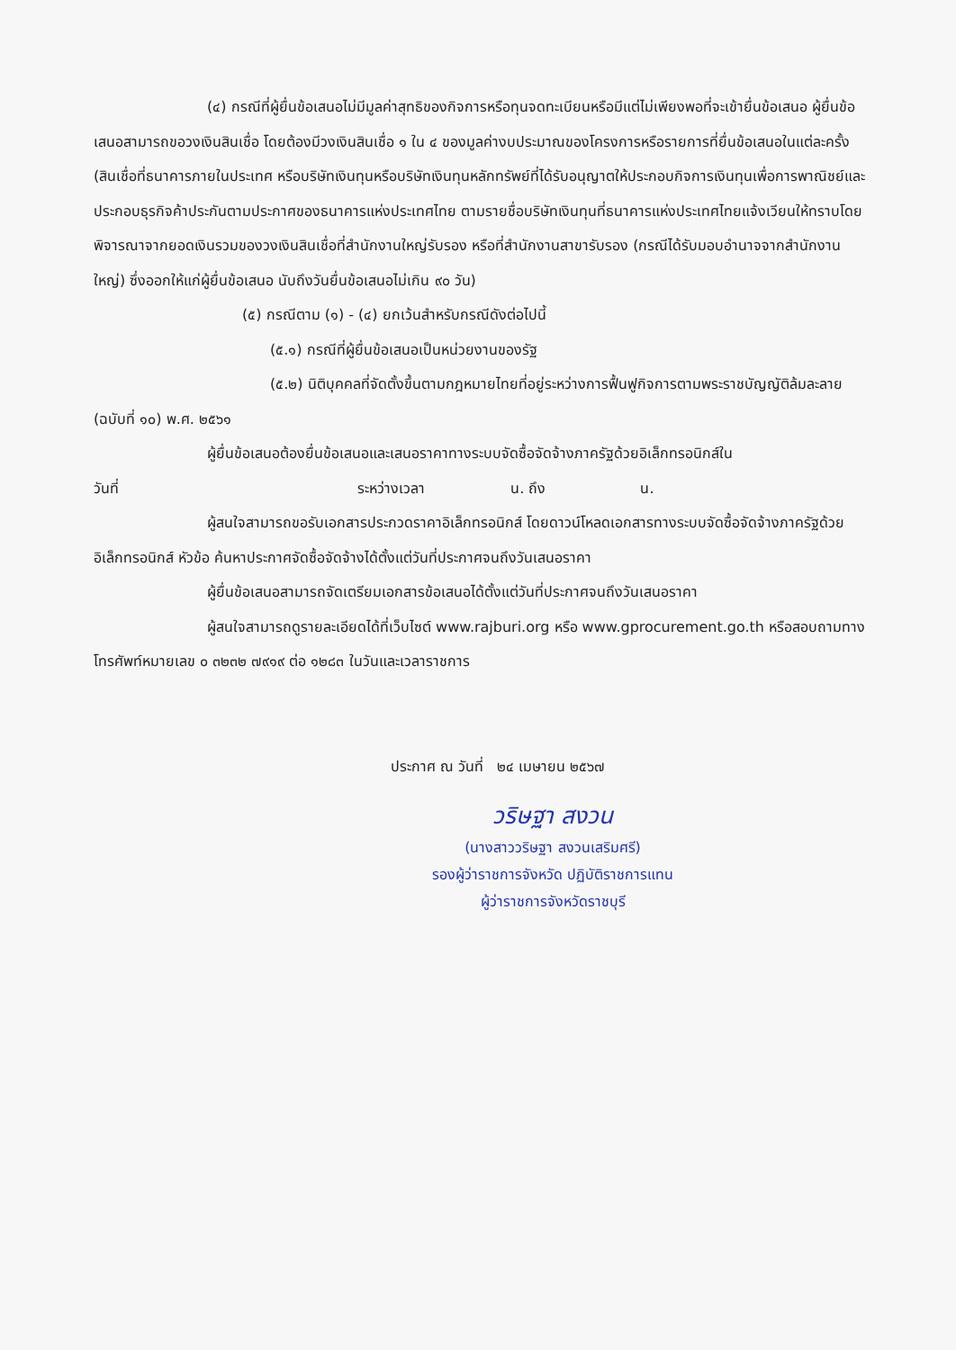(๔) กรณีที่ผู้ยื่นข้อเสนอไม่มีมูลค่าสุทธิของกิจการหรือทุนจดทะเบียนหรือมีแต่ไม่เพียงพอที่จะเข้ายื่นข้อเสนอ ผู้ยื่นข้อเสนอสามารถขอวงเงินสินเชื่อ โดยต้องมีวงเงินสินเชื่อ ๑ ใน ๔ ของมูลค่างบประมาณของโครงการหรือรายการที่ยื่นข้อเสนอในแต่ละครั้ง (สินเชื่อที่ธนาคารภายในประเทศ หรือบริษัทเงินทุนหรือบริษัทเงินทุนหลักทรัพย์ที่ได้รับอนุญาตให้ประกอบกิจการเงินทุนเพื่อการพาณิชย์และประกอบธุรกิจค้าประกันตามประกาศของธนาคารแห่งประเทศไทย ตามรายชื่อบริษัทเงินทุนที่ธนาคารแห่งประเทศไทยแจ้งเวียนให้ทราบโดยพิจารณาจากยอดเงินรวมของวงเงินสินเชื่อที่สำนักงานใหญ่รับรอง หรือที่สำนักงานสาขารับรอง (กรณีได้รับมอบอำนาจจากสำนักงานใหญ่) ซึ่งออกให้แก่ผู้ยื่นข้อเสนอ นับถึงวันยื่นข้อเสนอไม่เกิน ๙๐ วัน)
(๕) กรณีตาม (๑) - (๔) ยกเว้นสำหรับกรณีดังต่อไปนี้
(๕.๑) กรณีที่ผู้ยื่นข้อเสนอเป็นหน่วยงานของรัฐ
(๕.๒) นิติบุคคลที่จัดตั้งขึ้นตามกฎหมายไทยที่อยู่ระหว่างการฟื้นฟูกิจการตามพระราชบัญญัติล้มละลาย (ฉบับที่ ๑๐) พ.ศ. ๒๕๖๑
ผู้ยื่นข้อเสนอต้องยื่นข้อเสนอและเสนอราคาทางระบบจัดซื้อจัดจ้างภาครัฐด้วยอิเล็กทรอนิกส์ใน
วันที่ ระหว่างเวลา น. ถึง น.
ผู้สนใจสามารถขอรับเอกสารประกวดราคาอิเล็กทรอนิกส์ โดยดาวน์โหลดเอกสารทางระบบจัดซื้อจัดจ้างภาครัฐด้วยอิเล็กทรอนิกส์ หัวข้อ ค้นหาประกาศจัดซื้อจัดจ้างได้ตั้งแต่วันที่ประกาศจนถึงวันเสนอราคา
ผู้ยื่นข้อเสนอสามารถจัดเตรียมเอกสารข้อเสนอได้ตั้งแต่วันที่ประกาศจนถึงวันเสนอราคา
ผู้สนใจสามารถดูรายละเอียดได้ที่เว็บไซต์ www.rajburi.org หรือ www.gprocurement.go.th หรือสอบถามทางโทรศัพท์หมายเลข ๐ ๓๒๓๒ ๗๙๑๙ ต่อ ๑๒๘๓ ในวันและเวลาราชการ
ประกาศ ณ วันที่ ๒๔ เมษายน ๒๕๖๗
วริษฐา สงวน
(นางสาววริษฐา สงวนเสริมศรี)
รองผู้ว่าราชการจังหวัด ปฏิบัติราชการแทน
ผู้ว่าราชการจังหวัดราชบุรี